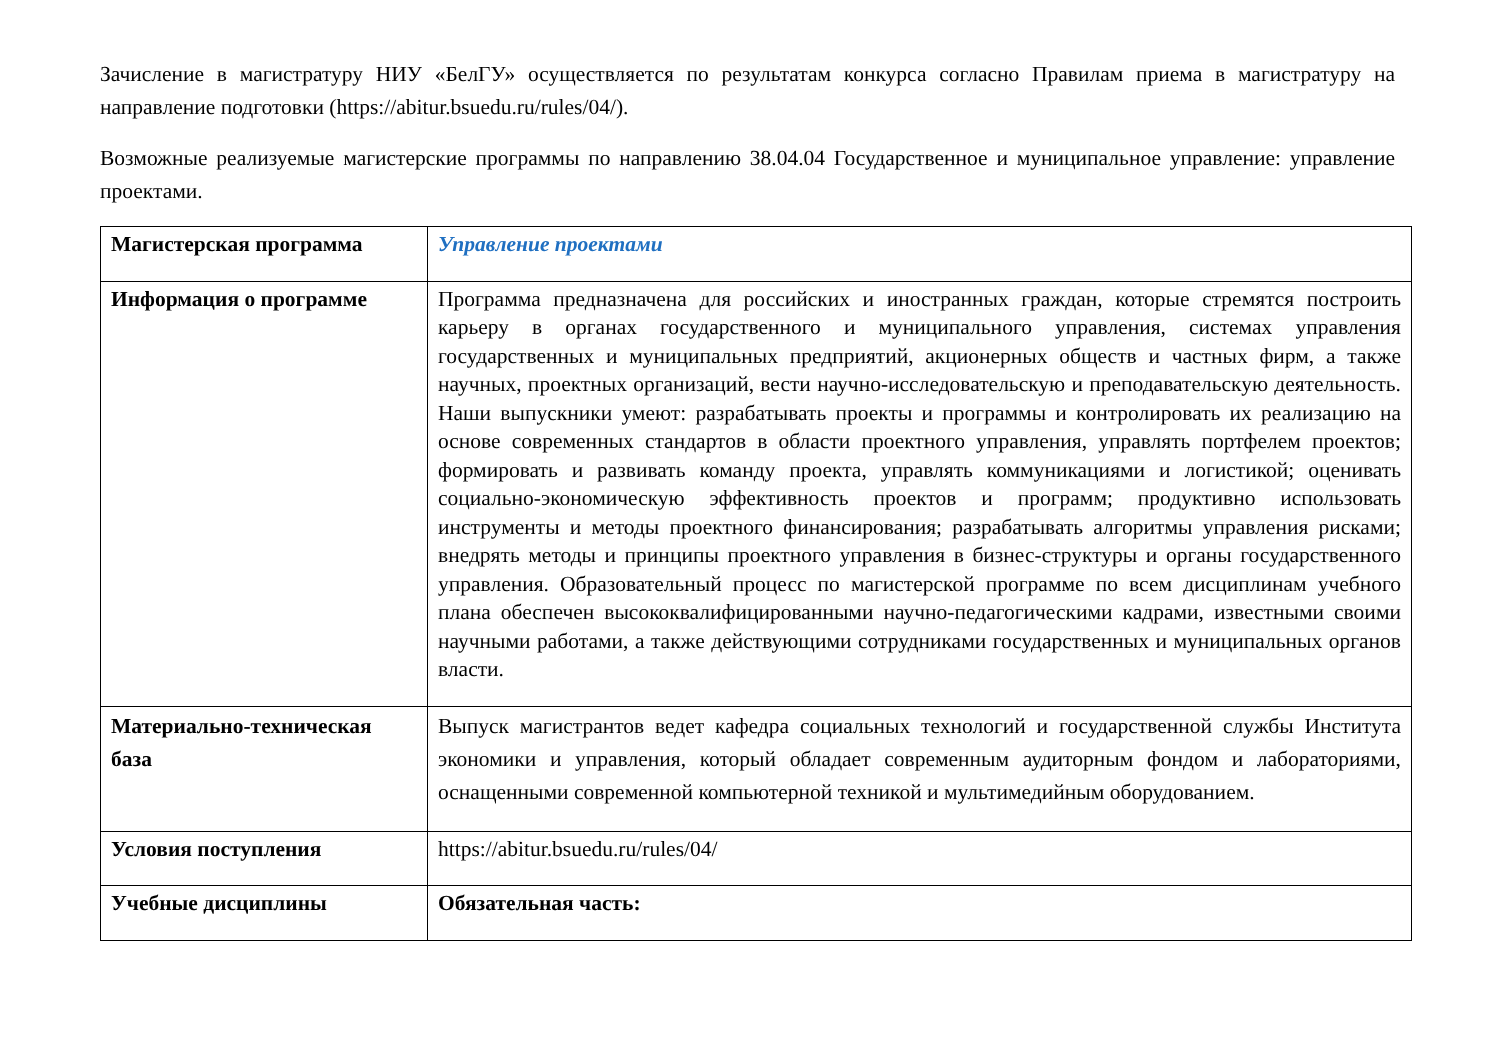Зачисление в магистратуру НИУ «БелГУ» осуществляется по результатам конкурса согласно Правилам приема в магистратуру на направление подготовки (https://abitur.bsuedu.ru/rules/04/).
Возможные реализуемые магистерские программы по направлению 38.04.04 Государственное и муниципальное управление: управление проектами.
| Магистерская программа | Управление проектами |
| Информация о программе | Программа предназначена для российских и иностранных граждан, которые стремятся построить карьеру в органах государственного и муниципального управления, системах управления государственных и муниципальных предприятий, акционерных обществ и частных фирм, а также научных, проектных организаций, вести научно-исследовательскую и преподавательскую деятельность. Наши выпускники умеют: разрабатывать проекты и программы и контролировать их реализацию на основе современных стандартов в области проектного управления, управлять портфелем проектов; формировать и развивать команду проекта, управлять коммуникациями и логистикой; оценивать социально-экономическую эффективность проектов и программ; продуктивно использовать инструменты и методы проектного финансирования; разрабатывать алгоритмы управления рисками; внедрять методы и принципы проектного управления в бизнес-структуры и органы государственного управления. Образовательный процесс по магистерской программе по всем дисциплинам учебного плана обеспечен высококвалифицированными научно-педагогическими кадрами, известными своими научными работами, а также действующими сотрудниками государственных и муниципальных органов власти. |
| Материально-техническая база | Выпуск магистрантов ведет кафедра социальных технологий и государственной службы Института экономики и управления, который обладает современным аудиторным фондом и лабораториями, оснащенными современной компьютерной техникой и мультимедийным оборудованием. |
| Условия поступления | https://abitur.bsuedu.ru/rules/04/ |
| Учебные дисциплины | Обязательная часть: |